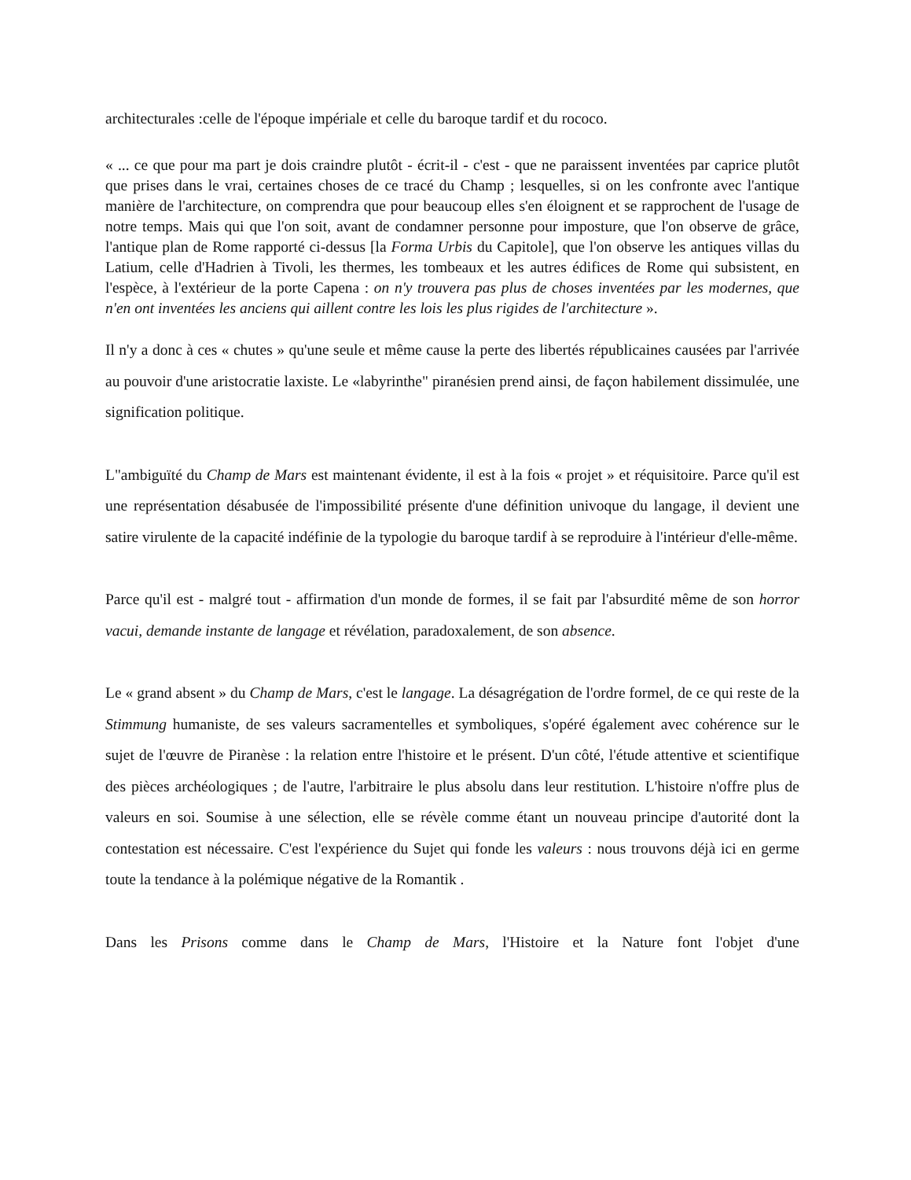architecturales :celle de l'époque impériale et celle du baroque tardif et du rococo.
« ... ce que pour ma part je dois craindre plutôt - écrit-il - c'est - que ne paraissent inventées par caprice plutôt que prises dans le vrai, certaines choses de ce tracé du Champ ; lesquelles, si on les confronte avec l'antique manière de l'architecture, on comprendra que pour beaucoup elles s'en éloignent et se rapprochent de l'usage de notre temps. Mais qui que l'on soit, avant de condamner personne pour imposture, que l'on observe de grâce, l'antique plan de Rome rapporté ci-dessus [la Forma Urbis du Capitole], que l'on observe les antiques villas du Latium, celle d'Hadrien à Tivoli, les thermes, les tombeaux et les autres édifices de Rome qui subsistent, en l'espèce, à l'extérieur de la porte Capena : on n'y trouvera pas plus de choses inventées par les modernes, que n'en ont inventées les anciens qui aillent contre les lois les plus rigides de l'architecture ».
Il n'y a donc à ces « chutes » qu'une seule et même cause la perte des libertés républicaines causées par l'arrivée au pouvoir d'une aristocratie laxiste. Le «labyrinthe" piranésien prend ainsi, de façon habilement dissimulée, une signification politique.
L"ambiguïté du Champ de Mars est maintenant évidente, il est à la fois « projet » et réquisitoire. Parce qu'il est une représentation désabusée de l'impossibilité présente d'une définition univoque du langage, il devient une satire virulente de la capacité indéfinie de la typologie du baroque tardif à se reproduire à l'intérieur d'elle-même.
Parce qu'il est - malgré tout - affirmation d'un monde de formes, il se fait par l'absurdité même de son horror vacui, demande instante de langage et révélation, paradoxalement, de son absence.
Le « grand absent » du Champ de Mars, c'est le langage. La désagrégation de l'ordre formel, de ce qui reste de la Stimmung humaniste, de ses valeurs sacramentelles et symboliques, s'opéré également avec cohérence sur le sujet de l'œuvre de Piranèse : la relation entre l'histoire et le présent. D'un côté, l'étude attentive et scientifique des pièces archéologiques ; de l'autre, l'arbitraire le plus absolu dans leur restitution. L'histoire n'offre plus de valeurs en soi. Soumise à une sélection, elle se révèle comme étant un nouveau principe d'autorité dont la contestation est nécessaire. C'est l'expérience du Sujet qui fonde les valeurs : nous trouvons déjà ici en germe toute la tendance à la polémique négative de la Romantik .
Dans les Prisons comme dans le Champ de Mars, l'Histoire et la Nature font l'objet d'une